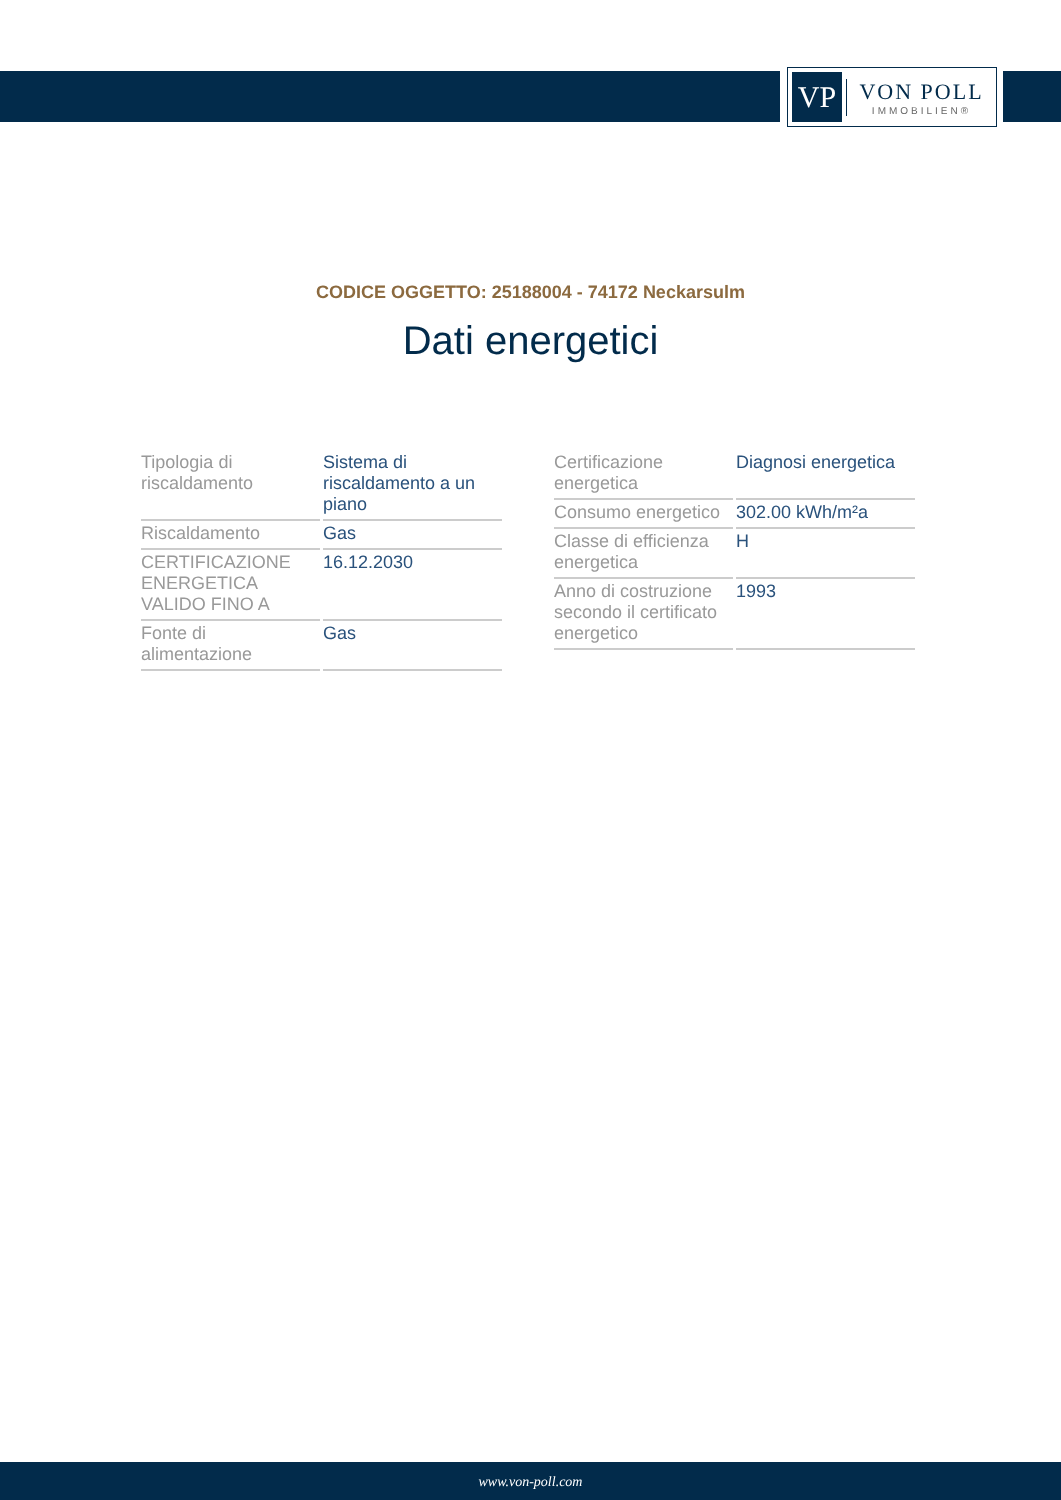VP
VON POLL
IMMOBILIEN®
CODICE OGGETTO: 25188004 - 74172 Neckarsulm
Dati energetici
| Tipologia di riscaldamento | Sistema di riscaldamento a un piano |
| Riscaldamento | Gas |
| CERTIFICAZIONE ENERGETICA VALIDO FINO A | 16.12.2030 |
| Fonte di alimentazione | Gas |
| Certificazione energetica | Diagnosi energetica |
| Consumo energetico | 302.00 kWh/m²a |
| Classe di efficienza energetica | H |
| Anno di costruzione secondo il certificato energetico | 1993 |
www.von-poll.com